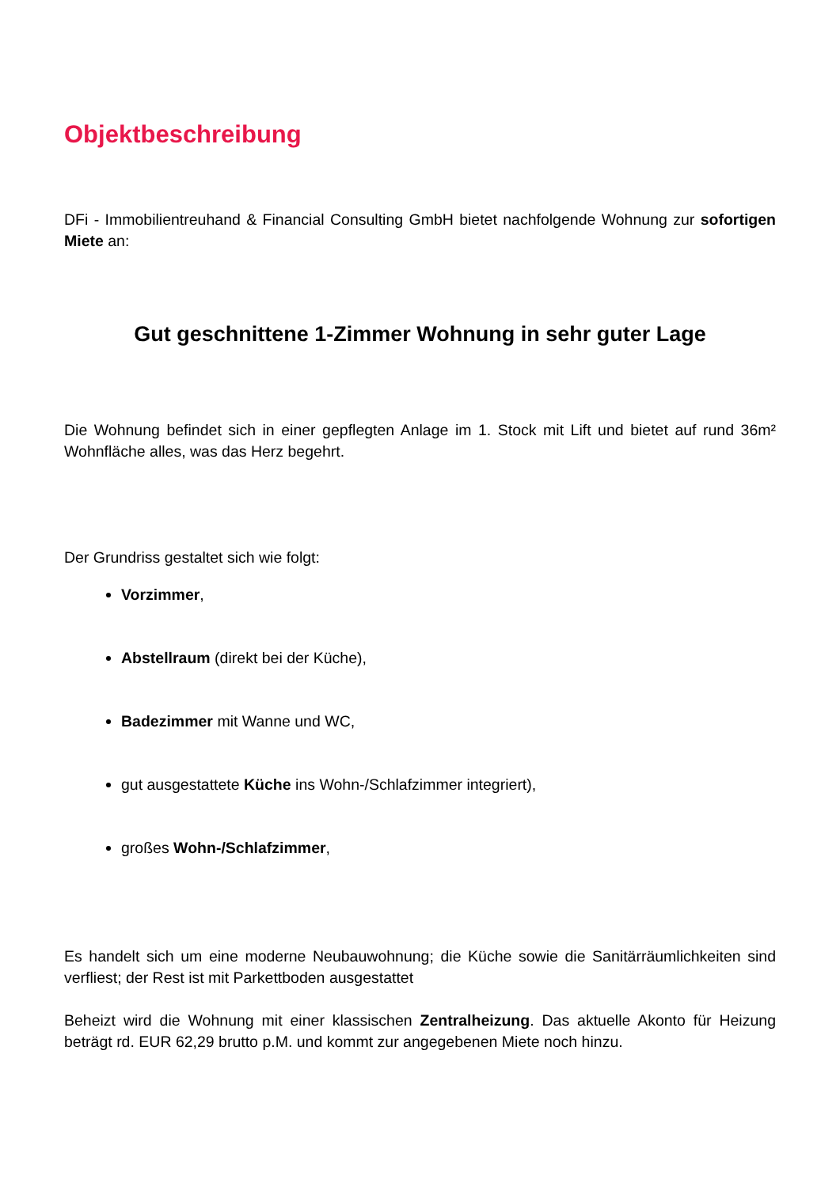Objektbeschreibung
DFi - Immobilientreuhand & Financial Consulting GmbH bietet nachfolgende Wohnung zur sofortigen Miete an:
Gut geschnittene 1-Zimmer Wohnung in sehr guter Lage
Die Wohnung befindet sich in einer gepflegten Anlage im 1. Stock mit Lift und bietet auf rund 36m² Wohnfläche alles, was das Herz begehrt.
Der Grundriss gestaltet sich wie folgt:
Vorzimmer,
Abstellraum (direkt bei der Küche),
Badezimmer mit Wanne und WC,
gut ausgestattete Küche ins Wohn-/Schlafzimmer integriert),
großes Wohn-/Schlafzimmer,
Es handelt sich um eine moderne Neubauwohnung; die Küche sowie die Sanitärräumlichkeiten sind verfliest; der Rest ist mit Parkettboden ausgestattet
Beheizt wird die Wohnung mit einer klassischen Zentralheizung. Das aktuelle Akonto für Heizung beträgt rd. EUR 62,29 brutto p.M. und kommt zur angegebenen Miete noch hinzu.